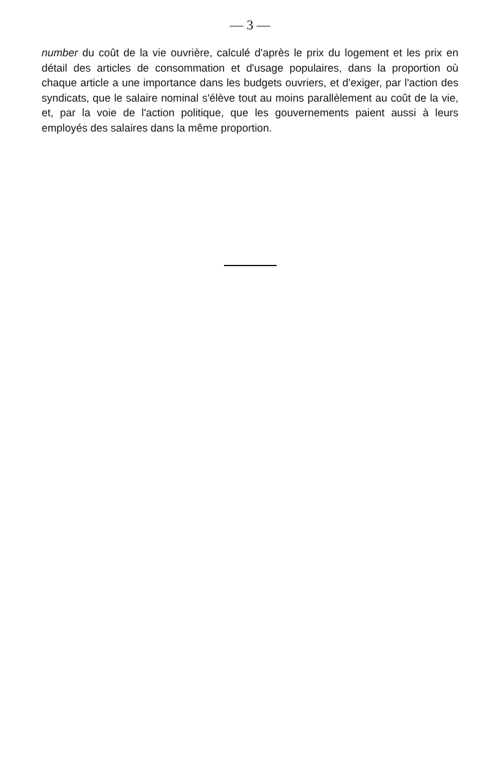— 3 —
number du coût de la vie ouvrière, calculé d'après le prix du logement et les prix en détail des articles de consommation et d'usage populaires, dans la proportion où chaque article a une importance dans les budgets ouvriers, et d'exiger, par l'action des syndicats, que le salaire nominal s'élève tout au moins parallèlement au coût de la vie, et, par la voie de l'action politique, que les gouvernements paient aussi à leurs employés des salaires dans la même proportion.